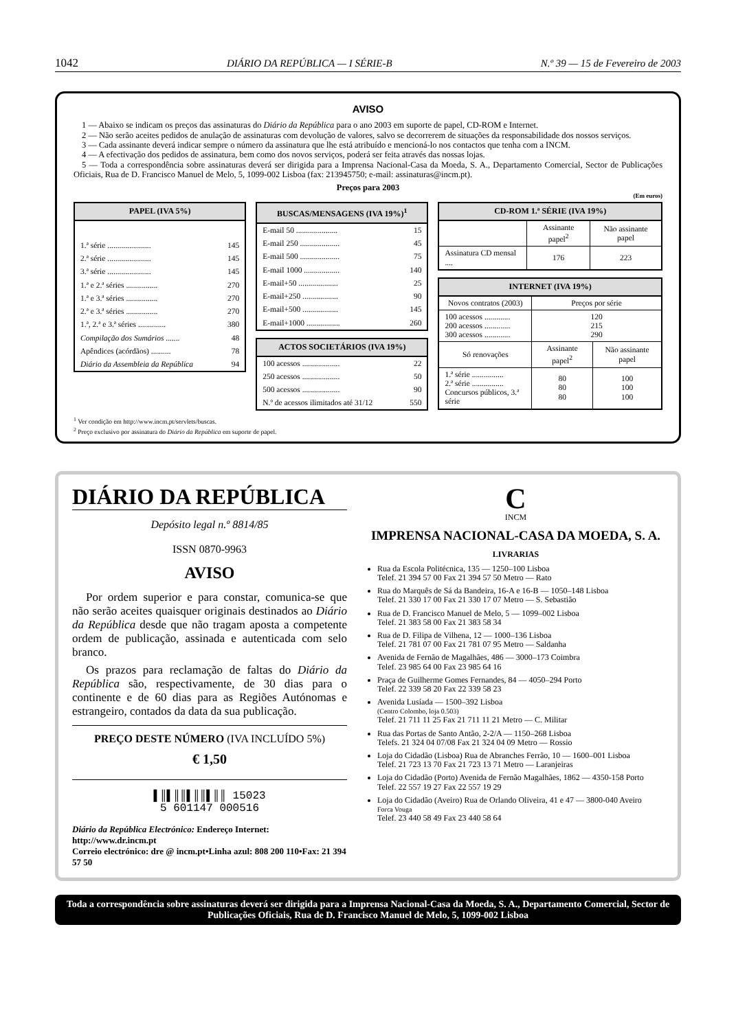1042 DIÁRIO DA REPÚBLICA — I SÉRIE-B N.º 39 — 15 de Fevereiro de 2003
AVISO
1 — Abaixo se indicam os preços das assinaturas do Diário da República para o ano 2003 em suporte de papel, CD-ROM e Internet.
2 — Não serão aceites pedidos de anulação de assinaturas com devolução de valores, salvo se decorrerem de situações da responsabilidade dos nossos serviços.
3 — Cada assinante deverá indicar sempre o número da assinatura que lhe está atribuído e mencioná-lo nos contactos que tenha com a INCM.
4 — A efectivação dos pedidos de assinatura, bem como dos novos serviços, poderá ser feita através das nossas lojas.
5 — Toda a correspondência sobre assinaturas deverá ser dirigida para a Imprensa Nacional-Casa da Moeda, S. A., Departamento Comercial, Sector de Publicações Oficiais, Rua de D. Francisco Manuel de Melo, 5, 1099-002 Lisboa (fax: 213945750; e-mail: assinaturas@incm.pt).
Preços para 2003
(Em euros)
| PAPEL (IVA 5%) | |
| --- | --- |
| 1.ª série ...................... | 145 |
| 2.ª série ...................... | 145 |
| 3.ª série ...................... | 145 |
| 1.ª e 2.ª séries ................ | 270 |
| 1.ª e 3.ª séries ................ | 270 |
| 2.ª e 3.ª séries ................ | 270 |
| 1.ª, 2.ª e 3.ª séries .............. | 380 |
| Compilação dos Sumários ....... | 48 |
| Apêndices (acórdãos) .......... | 78 |
| Diário da Assembleia da República | 94 |
| BUSCAS/MENSAGENS (IVA 19%)<sup>1</sup> | |
| --- | --- |
| E-mail 50 ..................... | 15 |
| E-mail 250 .................... | 45 |
| E-mail 500 .................... | 75 |
| E-mail 1000 .................. | 140 |
| E-mail+50 .................... | 25 |
| E-mail+250 .................. | 90 |
| E-mail+500 .................. | 145 |
| E-mail+1000 ................. | 260 |
| ACTOS SOCIETÁRIOS (IVA 19%) | |
| --- | --- |
| 100 acessos ................... | 22 |
| 250 acessos ................... | 50 |
| 500 acessos ................... | 90 |
| N.º de acessos ilimitados até 31/12 | 550 |
| CD-ROM 1.ª SÉRIE (IVA 19%) | | |
| --- | --- | --- |
| | Assinante papel<sup>2</sup> | Não assinante papel |
| Assinatura CD mensal .... | 176 | 223 |
| INTERNET (IVA 19%) | | |
| --- | --- | --- |
| Novos contratos (2003) | Preços por série | |
| 100 acessos ............. 200 acessos ............. 300 acessos ............. | 120 215 290 | |
| Só renovações | Assinante papel<sup>2</sup> | Não assinante papel |
| 1.ª série ................ 2.ª série ................ Concursos públicos, 3.ª série | 80 80 80 | 100 100 100 |
<sup>1</sup> Ver condição em http://www.incm.pt/servlets/buscas.
<sup>2</sup> Preço exclusivo por assinatura do Diário da República em suporte de papel.
DIÁRIO DA REPÚBLICA
Depósito legal n.º 8814/85
ISSN 0870-9963
AVISO
Por ordem superior e para constar, comunica-se que não serão aceites quaisquer originais destinados ao Diário da República desde que não tragam aposta a competente ordem de publicação, assinada e autenticada com selo branco.
Os prazos para reclamação de faltas do Diário da República são, respectivamente, de 30 dias para o continente e de 60 dias para as Regiões Autónomas e estrangeiro, contados da data da sua publicação.
PREÇO DESTE NÚMERO (IVA INCLUÍDO 5%)
€ 1,50
▌║▌║║▌║║▌║║ 15023
5 601147 000516
Diário da República Electrónico: Endereço Internet: http://www.dr.incm.pt
Correio electrónico: dre @ incm.pt•Linha azul: 808 200 110•Fax: 21 394 57 50
C
INCM
IMPRENSA NACIONAL-CASA DA MOEDA, S. A.
LIVRARIAS
Rua da Escola Politécnica, 135 — 1250–100 Lisboa
Telef. 21 394 57 00 Fax 21 394 57 50 Metro — Rato
Rua do Marquês de Sá da Bandeira, 16-A e 16-B — 1050–148 Lisboa
Telef. 21 330 17 00 Fax 21 330 17 07 Metro — S. Sebastião
Rua de D. Francisco Manuel de Melo, 5 — 1099–002 Lisboa
Telef. 21 383 58 00 Fax 21 383 58 34
Rua de D. Filipa de Vilhena, 12 — 1000–136 Lisboa
Telef. 21 781 07 00 Fax 21 781 07 95 Metro — Saldanha
Avenida de Fernão de Magalhães, 486 — 3000–173 Coimbra
Telef. 23 985 64 00 Fax 23 985 64 16
Praça de Guilherme Gomes Fernandes, 84 — 4050–294 Porto
Telef. 22 339 58 20 Fax 22 339 58 23
Avenida Lusíada — 1500–392 Lisboa
(Centro Colombo, loja 0.503)
Telef. 21 711 11 25 Fax 21 711 11 21 Metro — C. Militar
Rua das Portas de Santo Antão, 2-2/A — 1150–268 Lisboa
Telefs. 21 324 04 07/08 Fax 21 324 04 09 Metro — Rossio
Loja do Cidadão (Lisboa) Rua de Abranches Ferrão, 10 — 1600–001 Lisboa
Telef. 21 723 13 70 Fax 21 723 13 71 Metro — Laranjeiras
Loja do Cidadão (Porto) Avenida de Fernão Magalhães, 1862 — 4350-158 Porto
Telef. 22 557 19 27 Fax 22 557 19 29
Loja do Cidadão (Aveiro) Rua de Orlando Oliveira, 41 e 47 — 3800-040 Aveiro
Forca Vouga
Telef. 23 440 58 49 Fax 23 440 58 64
Toda a correspondência sobre assinaturas deverá ser dirigida para a Imprensa Nacional-Casa da Moeda, S. A., Departamento Comercial, Sector de Publicações Oficiais, Rua de D. Francisco Manuel de Melo, 5, 1099-002 Lisboa